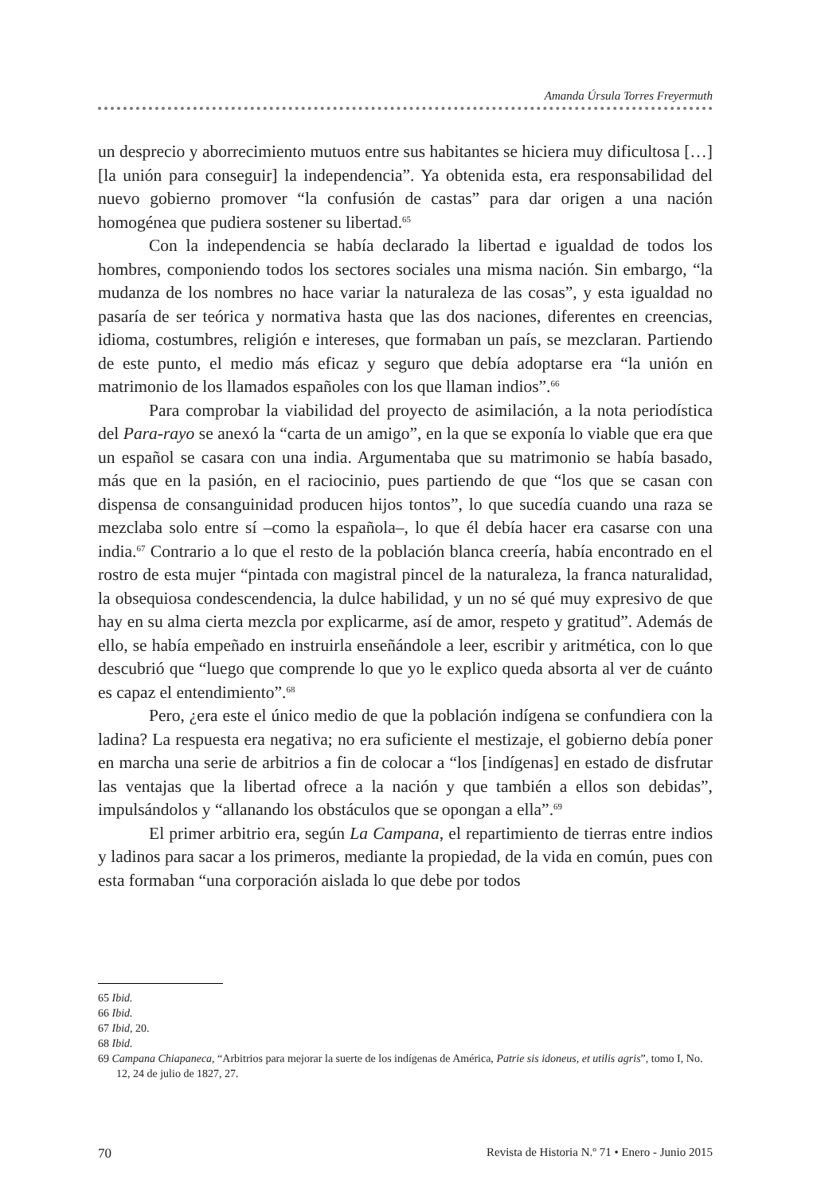Amanda Úrsula Torres Freyermuth
un desprecio y aborrecimiento mutuos entre sus habitantes se hiciera muy difi­cultosa […] [la unión para conseguir] la independencia”. Ya obtenida esta, era responsabilidad del nuevo gobierno promover “la confusión de castas” para dar origen a una nación homogénea que pudiera sostener su libertad.<sup>65</sup>
Con la independencia se había declarado la libertad e igualdad de todos los hombres, componiendo todos los sectores sociales una misma nación. Sin embargo, “la mudanza de los nombres no hace variar la naturaleza de las cosas”, y esta igualdad no pasaría de ser teórica y normativa hasta que las dos naciones, diferentes en creencias, idioma, costumbres, religión e intereses, que formaban un país, se mezclaran. Partiendo de este punto, el medio más eficaz y seguro que debía adoptarse era “la unión en matrimonio de los llamados españoles con los que llaman indios”.<sup>66</sup>
Para comprobar la viabilidad del proyecto de asimilación, a la nota perio­dística del Para-rayo se anexó la “carta de un amigo”, en la que se exponía lo viable que era que un español se casara con una india. Argumentaba que su ma­trimonio se había basado, más que en la pasión, en el raciocinio, pues partiendo de que “los que se casan con dispensa de consanguinidad producen hijos tontos”, lo que sucedía cuando una raza se mezclaba solo entre sí –como la española–, lo que él debía hacer era casarse con una india.<sup>67</sup> Contrario a lo que el resto de la po­blación blanca creería, había encontrado en el rostro de esta mujer “pintada con magistral pincel de la naturaleza, la franca naturalidad, la obsequiosa condescen­dencia, la dulce habilidad, y un no sé qué muy expresivo de que hay en su alma cierta mezcla por explicarme, así de amor, respeto y gratitud”. Además de ello, se había empeñado en instruirla enseñándole a leer, escribir y aritmética, con lo que descubrió que “luego que comprende lo que yo le explico queda absorta al ver de cuánto es capaz el entendimiento”.<sup>68</sup>
Pero, ¿era este el único medio de que la población indígena se confun­diera con la ladina? La respuesta era negativa; no era suficiente el mestizaje, el gobierno debía poner en marcha una serie de arbitrios a fin de colocar a “los [indígenas] en estado de disfrutar las ventajas que la libertad ofrece a la nación y que también a ellos son debidas”, impulsándolos y “allanando los obstáculos que se opongan a ella”.<sup>69</sup>
El primer arbitrio era, según La Campana, el repartimiento de tierras entre indios y ladinos para sacar a los primeros, mediante la propiedad, de la vida en común, pues con esta formaban “una corporación aislada lo que debe por todos
65 Ibid.
66 Ibid.
67 Ibid, 20.
68 Ibid.
69 Campana Chiapaneca, “Arbitrios para mejorar la suerte de los indígenas de América, Patrie sis idoneus, et utilis agris”, tomo I, No. 12, 24 de julio de 1827, 27.
70 Revista de Historia N.º 71 • Enero - Junio 2015